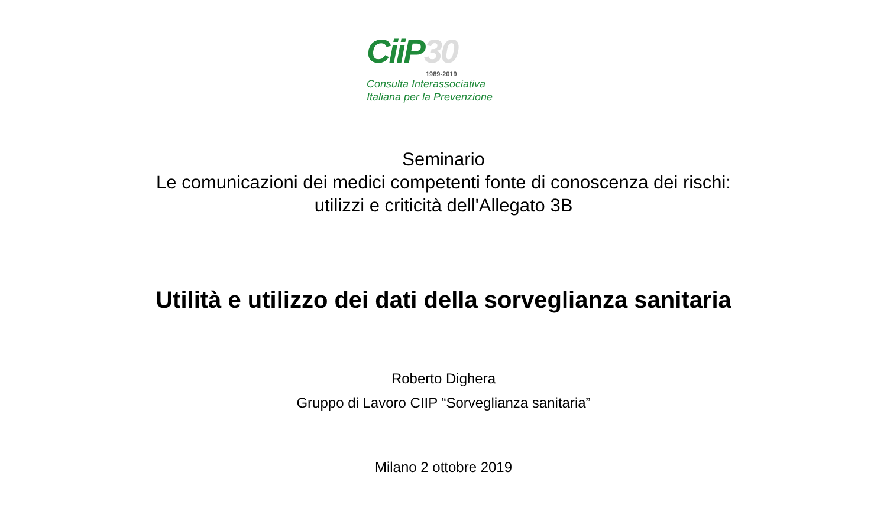CiiP30
1989-2019
Consulta Interassociativa
Italiana per la Prevenzione
Seminario
Le comunicazioni dei medici competenti fonte di conoscenza dei rischi:
utilizzi e criticità dell'Allegato 3B
Utilità e utilizzo dei dati della sorveglianza sanitaria
Roberto Dighera
Gruppo di Lavoro CIIP “Sorveglianza sanitaria”
Milano 2 ottobre 2019